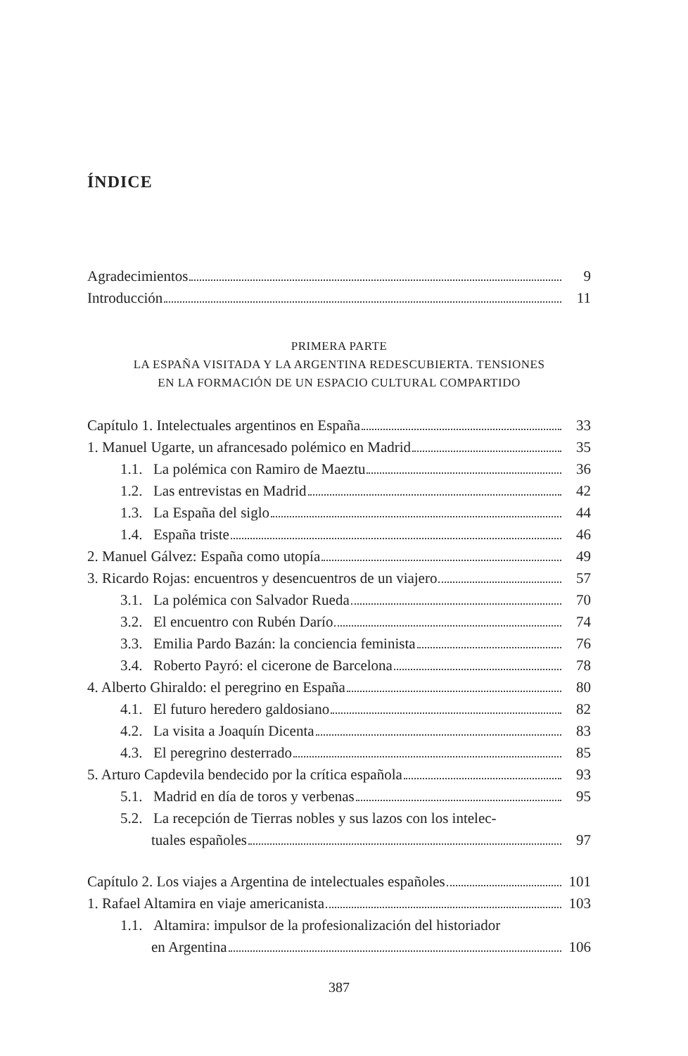ÍNDICE
Agradecimientos 9
Introducción 11
PRIMERA PARTE
LA ESPAÑA VISITADA Y LA ARGENTINA REDESCUBIERTA. TENSIONES
EN LA FORMACIÓN DE UN ESPACIO CULTURAL COMPARTIDO
Capítulo 1. Intelectuales argentinos en España 33
1. Manuel Ugarte, un afrancesado polémico en Madrid 35
1.1. La polémica con Ramiro de Maeztu 36
1.2. Las entrevistas en Madrid 42
1.3. La España del siglo 44
1.4. España triste 46
2. Manuel Gálvez: España como utopía 49
3. Ricardo Rojas: encuentros y desencuentros de un viajero 57
3.1. La polémica con Salvador Rueda 70
3.2. El encuentro con Rubén Darío 74
3.3. Emilia Pardo Bazán: la conciencia feminista 76
3.4. Roberto Payró: el cicerone de Barcelona 78
4. Alberto Ghiraldo: el peregrino en España 80
4.1. El futuro heredero galdosiano 82
4.2. La visita a Joaquín Dicenta 83
4.3. El peregrino desterrado 85
5. Arturo Capdevila bendecido por la crítica española 93
5.1. Madrid en día de toros y verbenas 95
5.2. La recepción de Tierras nobles y sus lazos con los intelec-
tuales españoles 97
Capítulo 2. Los viajes a Argentina de intelectuales españoles 101
1. Rafael Altamira en viaje americanista 103
1.1. Altamira: impulsor de la profesionalización del historiador
en Argentina 106
387